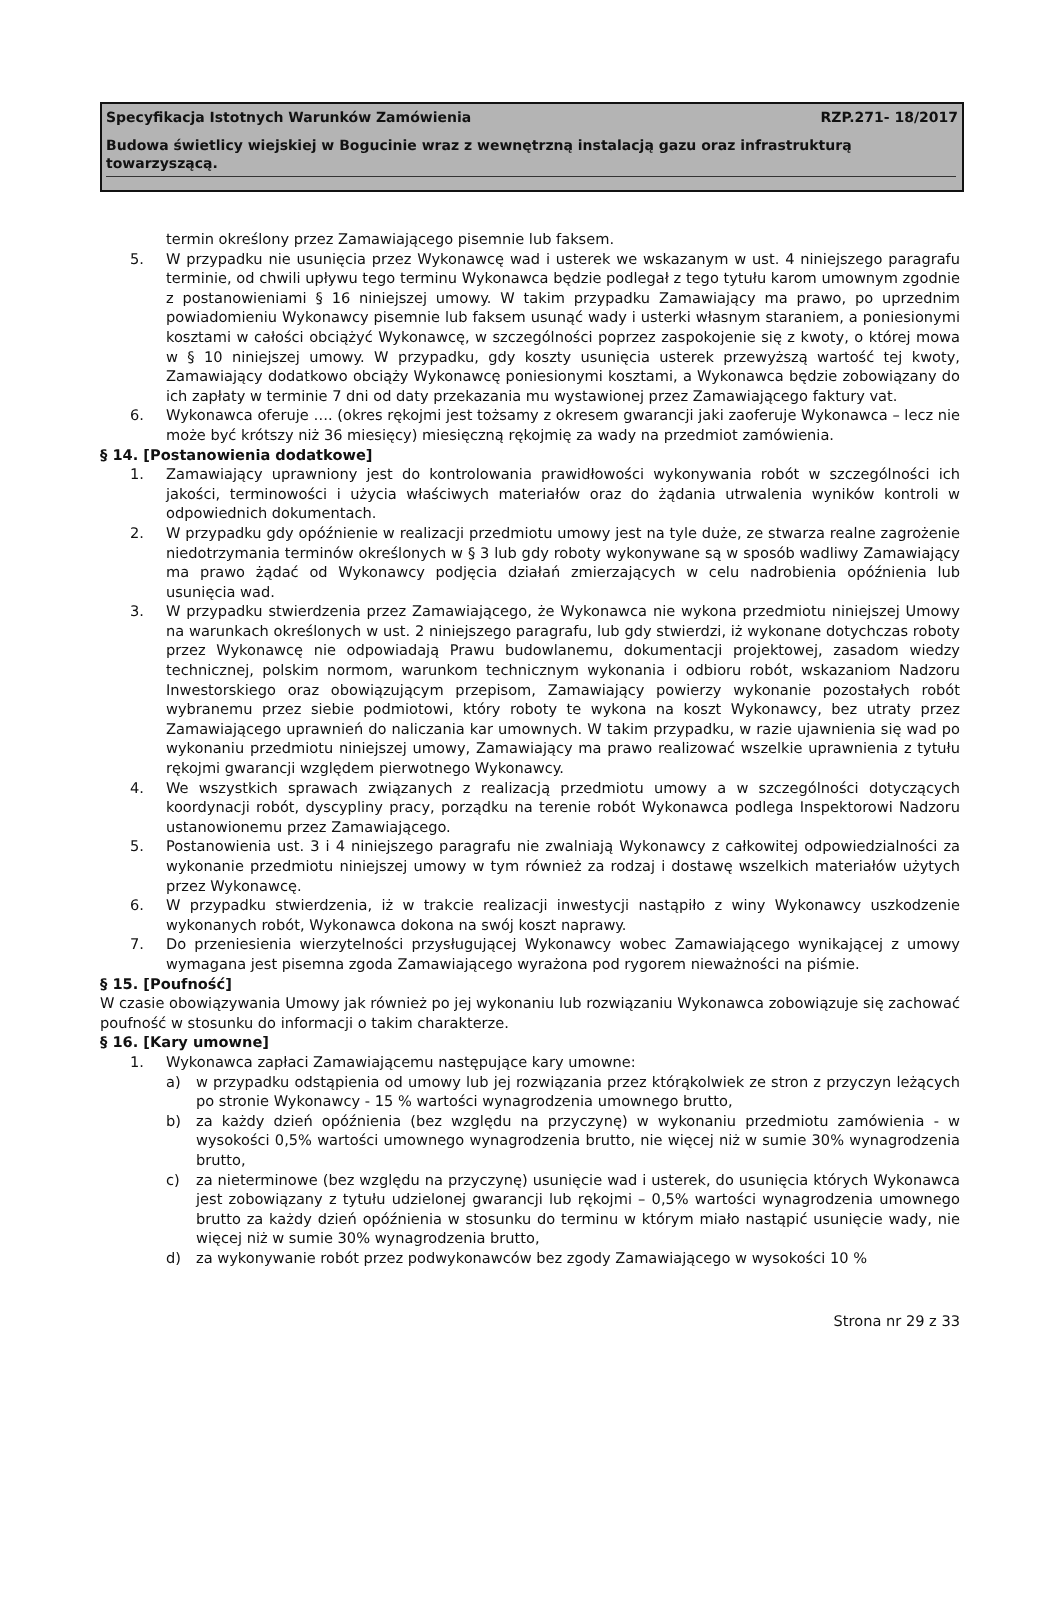Specyfikacja Istotnych Warunków Zamówienia RZP.271- 18/2017
Budowa świetlicy wiejskiej w Bogucinie wraz z wewnętrzną instalacją gazu oraz infrastrukturą towarzyszącą.
termin określony przez Zamawiającego pisemnie lub faksem.
5. W przypadku nie usunięcia przez Wykonawcę wad i usterek we wskazanym w ust. 4 niniejszego paragrafu terminie, od chwili upływu tego terminu Wykonawca będzie podlegał z tego tytułu karom umownym zgodnie z postanowieniami § 16 niniejszej umowy. W takim przypadku Zamawiający ma prawo, po uprzednim powiadomieniu Wykonawcy pisemnie lub faksem usunąć wady i usterki własnym staraniem, a poniesionymi kosztami w całości obciążyć Wykonawcę, w szczególności poprzez zaspokojenie się z kwoty, o której mowa w § 10 niniejszej umowy. W przypadku, gdy koszty usunięcia usterek przewyższą wartość tej kwoty, Zamawiający dodatkowo obciąży Wykonawcę poniesionymi kosztami, a Wykonawca będzie zobowiązany do ich zapłaty w terminie 7 dni od daty przekazania mu wystawionej przez Zamawiającego faktury vat.
6. Wykonawca oferuje …. (okres rękojmi jest tożsamy z okresem gwarancji jaki zaoferuje Wykonawca – lecz nie może być krótszy niż 36 miesięcy) miesięczną rękojmię za wady na przedmiot zamówienia.
§ 14. [Postanowienia dodatkowe]
1. Zamawiający uprawniony jest do kontrolowania prawidłowości wykonywania robót w szczególności ich jakości, terminowości i użycia właściwych materiałów oraz do żądania utrwalenia wyników kontroli w odpowiednich dokumentach.
2. W przypadku gdy opóźnienie w realizacji przedmiotu umowy jest na tyle duże, ze stwarza realne zagrożenie niedotrzymania terminów określonych w § 3 lub gdy roboty wykonywane są w sposób wadliwy Zamawiający ma prawo żądać od Wykonawcy podjęcia działań zmierzających w celu nadrobienia opóźnienia lub usunięcia wad.
3. W przypadku stwierdzenia przez Zamawiającego, że Wykonawca nie wykona przedmiotu niniejszej Umowy na warunkach określonych w ust. 2 niniejszego paragrafu, lub gdy stwierdzi, iż wykonane dotychczas roboty przez Wykonawcę nie odpowiadają Prawu budowlanemu, dokumentacji projektowej, zasadom wiedzy technicznej, polskim normom, warunkom technicznym wykonania i odbioru robót, wskazaniom Nadzoru Inwestorskiego oraz obowiązującym przepisom, Zamawiający powierzy wykonanie pozostałych robót wybranemu przez siebie podmiotowi, który roboty te wykona na koszt Wykonawcy, bez utraty przez Zamawiającego uprawnień do naliczania kar umownych. W takim przypadku, w razie ujawnienia się wad po wykonaniu przedmiotu niniejszej umowy, Zamawiający ma prawo realizować wszelkie uprawnienia z tytułu rękojmi gwarancji względem pierwotnego Wykonawcy.
4. We wszystkich sprawach związanych z realizacją przedmiotu umowy a w szczególności dotyczących koordynacji robót, dyscypliny pracy, porządku na terenie robót Wykonawca podlega Inspektorowi Nadzoru ustanowionemu przez Zamawiającego.
5. Postanowienia ust. 3 i 4 niniejszego paragrafu nie zwalniają Wykonawcy z całkowitej odpowiedzialności za wykonanie przedmiotu niniejszej umowy w tym również za rodzaj i dostawę wszelkich materiałów użytych przez Wykonawcę.
6. W przypadku stwierdzenia, iż w trakcie realizacji inwestycji nastąpiło z winy Wykonawcy uszkodzenie wykonanych robót, Wykonawca dokona na swój koszt naprawy.
7. Do przeniesienia wierzytelności przysługującej Wykonawcy wobec Zamawiającego wynikającej z umowy wymagana jest pisemna zgoda Zamawiającego wyrażona pod rygorem nieważności na piśmie.
§ 15. [Poufność]
W czasie obowiązywania Umowy jak również po jej wykonaniu lub rozwiązaniu Wykonawca zobowiązuje się zachować poufność w stosunku do informacji o takim charakterze.
§ 16. [Kary umowne]
1. Wykonawca zapłaci Zamawiającemu następujące kary umowne:
a) w przypadku odstąpienia od umowy lub jej rozwiązania przez którąkolwiek ze stron z przyczyn leżących po stronie Wykonawcy - 15 % wartości wynagrodzenia umownego brutto,
b) za każdy dzień opóźnienia (bez względu na przyczynę) w wykonaniu przedmiotu zamówienia - w wysokości 0,5% wartości umownego wynagrodzenia brutto, nie więcej niż w sumie 30% wynagrodzenia brutto,
c) za nieterminowe (bez względu na przyczynę) usunięcie wad i usterek, do usunięcia których Wykonawca jest zobowiązany z tytułu udzielonej gwarancji lub rękojmi – 0,5% wartości wynagrodzenia umownego brutto za każdy dzień opóźnienia w stosunku do terminu w którym miało nastąpić usunięcie wady, nie więcej niż w sumie 30% wynagrodzenia brutto,
d) za wykonywanie robót przez podwykonawców bez zgody Zamawiającego w wysokości 10 %
Strona nr 29 z 33